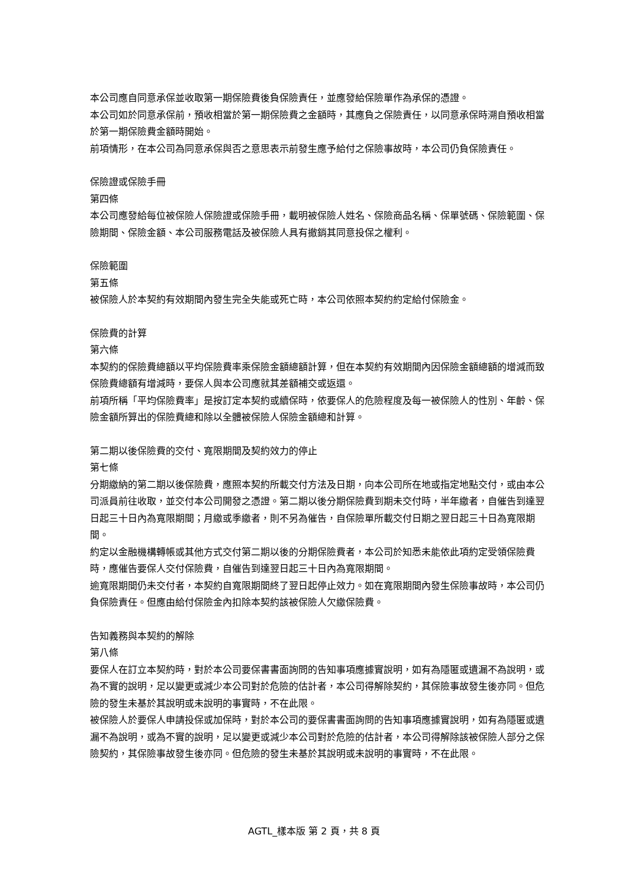本公司應自同意承保並收取第一期保險費後負保險責任，並應發給保險單作為承保的憑證。
本公司如於同意承保前，預收相當於第一期保險費之金額時，其應負之保險責任，以同意承保時溯自預收相當於第一期保險費金額時開始。
前項情形，在本公司為同意承保與否之意思表示前發生應予給付之保險事故時，本公司仍負保險責任。
保險證或保險手冊
第四條
本公司應發給每位被保險人保險證或保險手冊，載明被保險人姓名、保險商品名稱、保單號碼、保險範圍、保險期間、保險金額、本公司服務電話及被保險人具有撤銷其同意投保之權利。
保險範圍
第五條
被保險人於本契約有效期間內發生完全失能或死亡時，本公司依照本契約約定給付保險金。
保險費的計算
第六條
本契約的保險費總額以平均保險費率乘保險金額總額計算，但在本契約有效期間內因保險金額總額的增減而致保險費總額有增減時，要保人與本公司應就其差額補交或返還。
前項所稱「平均保險費率」是按訂定本契約或續保時，依要保人的危險程度及每一被保險人的性別、年齡、保險金額所算出的保險費總和除以全體被保險人保險金額總和計算。
第二期以後保險費的交付、寬限期間及契約效力的停止
第七條
分期繳納的第二期以後保險費，應照本契約所載交付方法及日期，向本公司所在地或指定地點交付，或由本公司派員前往收取，並交付本公司開發之憑證。第二期以後分期保險費到期未交付時，半年繳者，自催告到達翌日起三十日內為寬限期間；月繳或季繳者，則不另為催告，自保險單所載交付日期之翌日起三十日為寬限期間。
約定以金融機構轉帳或其他方式交付第二期以後的分期保險費者，本公司於知悉未能依此項約定受領保險費時，應催告要保人交付保險費，自催告到達翌日起三十日內為寬限期間。
逾寬限期間仍未交付者，本契約自寬限期間終了翌日起停止效力。如在寬限期間內發生保險事故時，本公司仍負保險責任。但應由給付保險金內扣除本契約該被保險人欠繳保險費。
告知義務與本契約的解除
第八條
要保人在訂立本契約時，對於本公司要保書書面詢問的告知事項應據實說明，如有為隱匿或遺漏不為說明，或為不實的說明，足以變更或減少本公司對於危險的估計者，本公司得解除契約，其保險事故發生後亦同。但危險的發生未基於其說明或未說明的事實時，不在此限。
被保險人於要保人申請投保或加保時，對於本公司的要保書書面詢問的告知事項應據實說明，如有為隱匿或遺漏不為說明，或為不實的說明，足以變更或減少本公司對於危險的估計者，本公司得解除該被保險人部分之保險契約，其保險事故發生後亦同。但危險的發生未基於其說明或未說明的事實時，不在此限。
AGTL_樣本版 第 2 頁，共 8 頁